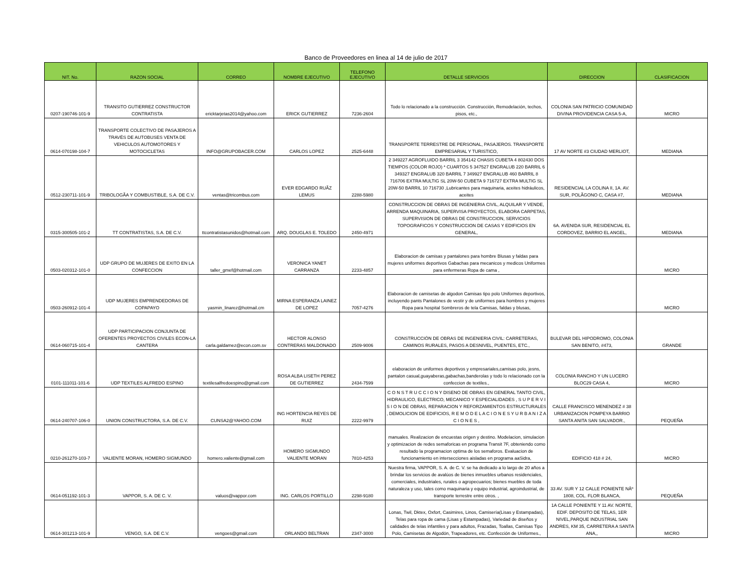Banco de Proveedores en linea al 14 de julio de 2017
| NIT. No. | RAZON SOCIAL | CORREO | NOMBRE EJECUTIVO | TELEFONO EJECUTIVO | DETALLE SERVICIOS | DIRECCION | CLASIFICACION |
| --- | --- | --- | --- | --- | --- | --- | --- |
| 0207-190746-101-9 | TRANSITO GUTIERREZ CONSTRUCTOR CONTRATISTA | ericktarjetas2014@yahoo.com | ERICK GUTIERREZ | 7236-2604 | Todo lo relacionado a la construcción. Construcción, Remodelación, techos, pisos, etc., | COLONIA SAN PATRICIO COMUNIDAD DIVINA PROVIDENCIA CASA 5-A, | MICRO |
| 0614-070198-104-7 | TRANSPORTE COLECTIVO DE PASAJEROS A TRAVÉS DE AUTOBUSES VENTA DE VEHICULOS AUTOMOTORES Y MOTOCICLETAS | INFO@GRUPOBACER.COM | CARLOS LOPEZ | 2525-6448 | TRANSPORTE TERRESTRE DE PERSONAL, PASAJEROS. TRANSPORTE EMPRESARIAL Y TURISTICO, | 17 AV NORTE #3 CIUDAD MERLIOT, | MEDIANA |
| 0512-230711-101-9 | TRIBOLOGÃA Y COMBUSTIBLE, S.A. DE C.V. | ventas@tricombus.com | EVER EDGARDO RUÃZ LEMUS | 2288-5980 | 2 349227 AGROFLUIDO BARRIL 3 354142 CHASIS CUBETA 4 802430 DOS TIEMPOS (COLOR ROJO) * CUARTOS 5 347527 ENGRALUB 220 BARRIL 6 349327 ENGRALUB 320 BARRIL 7 349927 ENGRALUB 460 BARRIL 8 716706 EXTRA MULTIG SL 20W-50 CUBETA 9 716727 EXTRA MULTIG SL 20W-50 BARRIL 10 716730 ,Lubricantes para maquinaria, aceites hidráulicos, aceites | RESIDENCIAL LA COLINA II, 1A. AV. SUR, POLÃGONO C, CASA #7, | MEDIANA |
| 0315-300505-101-2 | TT CONTRATISTAS, S.A. DE C.V. | ttcontratistasunidos@hotmail.com | ARQ. DOUGLAS E. TOLEDO | 2450-4971 | CONSTRUCCION DE OBRAS DE INGENIERIA CIVIL, ALQUILAR Y VENDE, ARRENDA MAQUINARIA, SUPERVISA PROYECTOS, ELABORA CARPETAS, SUPERVISION DE OBRAS DE CONSTRUCCION, SERVICIOS TOPOGRAFICOS Y CONSTRUCCION DE CASAS Y EDIFICIOS EN GENERAL, | 6A. AVENIDA SUR, RESIDENCIAL EL CORDOVEZ, BARRIO EL ANGEL, | MEDIANA |
| 0503-020312-101-0 | UDP GRUPO DE MUJERES DE EXITO EN LA CONFECCION | taller_gmef@hotmail.com | VERONICA YANET CARRANZA | 2233-4857 | Elaboracion de camisas y pantalones para hombre Blusas y faldas para mujeres uniformes deportivos Gabachas para mecanicos y medicos Uniformes para enfermeras Ropa de cama , | | MICRO |
| 0503-260912-101-4 | UDP MUJERES EMPRENDEDORAS DE COPAPAYO | yasmin_linarez@hotmail.cm | MIRNA ESPERANZA LAINEZ DE LOPEZ | 7057-4276 | Elaboracion de camisetas de algodon Camisas tipo polo Uniformes deportivos, incluyendo pants Pantalones de vestir y de uniformes para hombres y mujeres Ropa para hospital Sombreros de tela Camisas, faldas y blusas, | | MICRO |
| 0614-060715-101-4 | UDP PARTICIPACION CONJUNTA DE OFERENTES PROYECTOS CIVILES ECON-LA CANTERA | carla.galdamez@econ.com.sv | HECTOR ALONSO CONTRERAS MALDONADO | 2509-9006 | CONSTRUCCIÓN DE OBRAS DE INGENIERIA CIVIL: CARRETERAS, CAMINOS RURALES, PASOS A DESNIVEL, PUENTES, ETC., | BULEVAR DEL HIPODROMO, COLONIA SAN BENITO, #473, | GRANDE |
| 0101-111011-101-6 | UDP TEXTILES ALFREDO ESPINO | textilesalfredoespino@gmail.com | ROSA ALBA LISETH PEREZ DE GUTIERREZ | 2434-7599 | elaboracion de uniformes deportivos y empresariales,camisas polo, jesns, pantalon casual,guayaberas,gabachas,banderolas y todo lo relacionado con la confeccion de textiles., | COLONIA RANCHO Y UN LUCERO BLOC29 CASA 4, | MICRO |
| 0614-240707-106-0 | UNION CONSTRUCTORA, S.A. DE C.V. | CUNSA2@YAHOO.COM | ING HORTENCIA REYES DE RUIZ | 2222-9979 | C O N S T R U C C I O N Y DISENO DE OBRAS EN GENERAL TANTO CIVIL, HIDRAULICO, ELECTRICO, MECANICO Y ESPECIALIDADES , S U P E R V I S I O N DE OBRAS, REPARACION Y REFORZAMIENTOS ESTRUCTURALES , DEMOLICION DE EDIFICIOS, R E M O D E L A C I O N E S Y U R B A N I Z A C I O N E S , | CALLE FRANCISCO MENENDEZ # 38 URBANIZACION POMPEYA BARRIO SANTA ANITA SAN SALVADOR., | PEQUEÑA |
| 0210-261270-103-7 | VALIENTE MORAN, HOMERO SIGMUNDO | homero.valiente@gmail.com | HOMERO SIGMUNDO VALIENTE MORAN | 7810-4253 | manuales. Realizacion de encuestas origen y destino. Modelacion, simulacion y optimizacion de redes semaforicas en programa Transit 7F, obteniendo como resultado la programacion optima de los semaforos. Evaluacion de funcionamiento en intersecciones aisladas en programa aaSidra, | EDIFICIO 418 # 24, | MICRO |
| 0614-051192-101-3 | VAPPOR, S. A. DE C. V. | valuos@vappor.com | ING. CARLOS PORTILLO | 2298-9180 | Nuestra firma, VAPPOR, S. A. de C. V. se ha dedicado a lo largo de 20 años a brindar los servicios de avalúos de bienes inmuebles urbanos residenciales, comerciales, industriales, rurales o agropecuarios; bienes muebles de toda naturaleza y uso, tales como maquinaria y equipo industrial, agroindustrial, de transporte terrestre entre otros. , | 33 AV. SUR Y 12 CALLE PONIENTE NÂº 1808, COL. FLOR BLANCA, | PEQUEÑA |
| 0614-301213-101-9 | VENGO, S.A. DE C.V. | vengoes@gmail.com | ORLANDO BELTRAN | 2347-3000 | Lonas, Twil, Dktex, Oxfort, Casimires, Linos, Camisería(Lisas y Estampadas), Telas para ropa de cama (Lisas y Estampadas), Variedad de diseños y calidades de telas infantiles y para adultos, Frazadas, Toallas, Camisas Tipo Polo, Camisetas de Algodón, Trapeadores, etc. Confección de Uniformes., | 1A CALLE PONIENTE Y 11 AV. NORTE, EDIF. DEPOSITO DE TELAS, 1ER NIVEL,PARQUE INDUSTRIAL SAN ANDRES, KM 35, CARRETERA A SANTA ANA,, | MICRO |